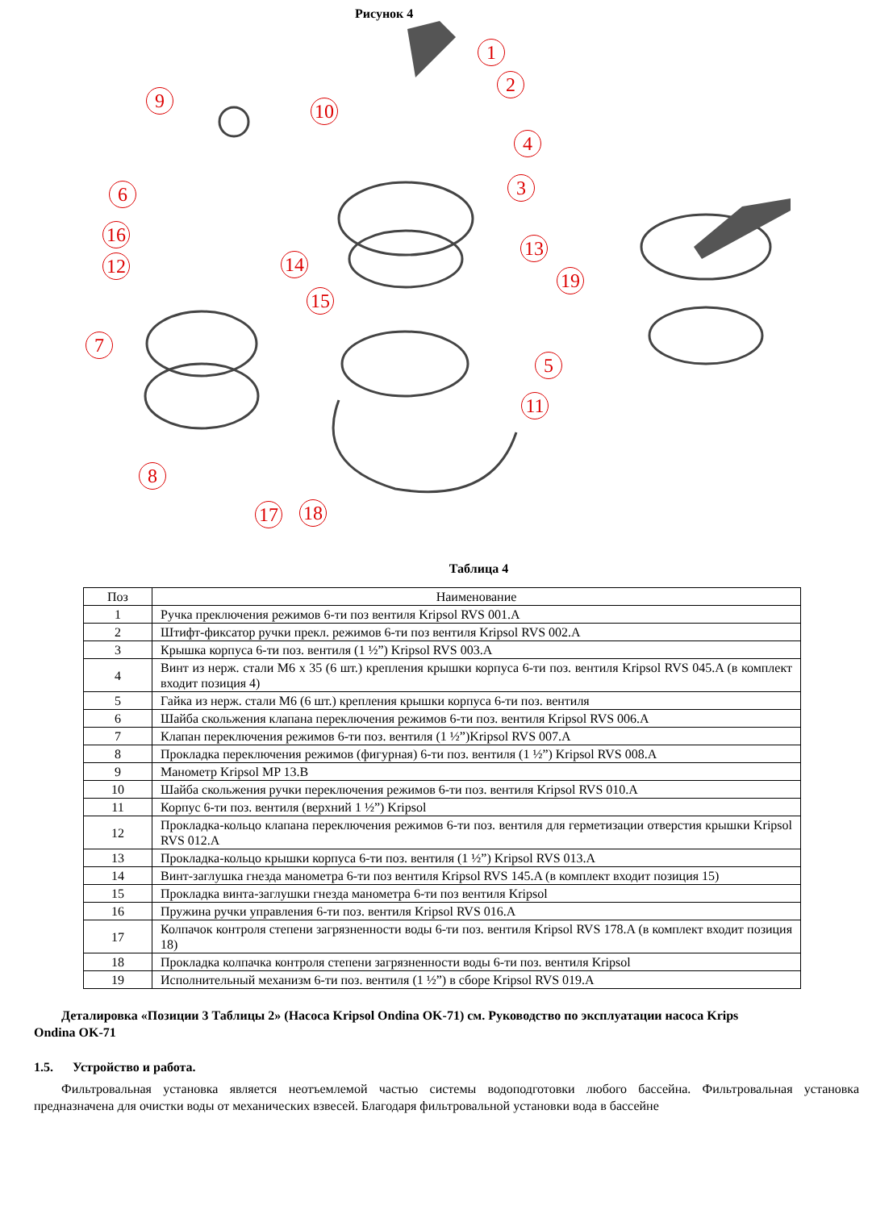Рисунок 4
1
2
3
4
5
6
7
8
9 10
11
12
13
14
15
16
17 18
19
Таблица 4
| Поз | Наименование |
| --- | --- |
| 1 | Ручка преключения режимов 6-ти поз вентиля Kripsol RVS 001.A |
| 2 | Штифт-фиксатор ручки прекл. режимов 6-ти поз вентиля Kripsol RVS 002.A |
| 3 | Крышка корпуса 6-ти поз. вентиля (1 ½”) Kripsol RVS 003.A |
| 4 | Винт из нерж. стали М6 х 35 (6 шт.) крепления крышки корпуса 6-ти поз. вентиля Kripsol RVS 045.A (в комплект входит позиция 4) |
| 5 | Гайка из нерж. стали М6 (6 шт.) крепления крышки корпуса 6-ти поз. вентиля |
| 6 | Шайба скольжения клапана переключения режимов 6-ти поз. вентиля Kripsol RVS 006.A |
| 7 | Клапан переключения режимов 6-ти поз. вентиля (1 ½”)Kripsol RVS 007.A |
| 8 | Прокладка переключения режимов (фигурная) 6-ти поз. вентиля (1 ½”) Kripsol RVS 008.A |
| 9 | Манометр Kripsol MP 13.B |
| 10 | Шайба скольжения ручки переключения режимов 6-ти поз. вентиля Kripsol RVS 010.A |
| 11 | Корпус 6-ти поз. вентиля (верхний 1 ½”) Kripsol |
| 12 | Прокладка-кольцо клапана переключения режимов 6-ти поз. вентиля для герметизации отверстия крышки Kripsol RVS 012.A |
| 13 | Прокладка-кольцо крышки корпуса 6-ти поз. вентиля (1 ½”) Kripsol RVS 013.A |
| 14 | Винт-заглушка гнезда манометра 6-ти поз вентиля Kripsol RVS 145.A (в комплект входит позиция 15) |
| 15 | Прокладка винта-заглушки гнезда манометра 6-ти поз вентиля Kripsol |
| 16 | Пружина ручки управления 6-ти поз. вентиля Kripsol RVS 016.A |
| 17 | Колпачок контроля степени загрязненности воды 6-ти поз. вентиля Kripsol RVS 178.A (в комплект входит позиция 18) |
| 18 | Прокладка колпачка контроля степени загрязненности воды 6-ти поз. вентиля Kripsol |
| 19 | Исполнительный механизм 6-ти поз. вентиля (1 ½”) в сборе Kripsol RVS 019.A |
Деталировка «Позиции 3 Таблицы 2» (Насоса Kripsol Ondina OK-71) см. Руководство по эксплуатации насоса Krips
Ondina OK-71
1.5. Устройство и работа.
Фильтровальная установка является неотъемлемой частью системы водоподготовки любого бассейна. Фильтровальная установка предназначена для очистки воды от механических взвесей. Благодаря фильтровальной установки вода в бассейне